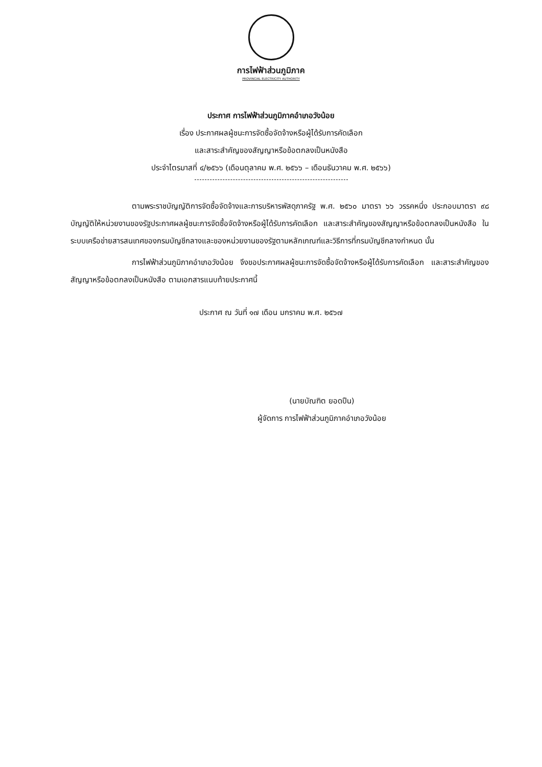การไฟฟ้าส่วนภูมิภาค
PROVINCIAL ELECTRICITY AUTHORITY
ประกาศ การไฟฟ้าส่วนภูมิภาคอำเภอวังน้อย
เรื่อง ประกาศผลผู้ชนะการจัดซื้อจัดจ้างหรือผู้ได้รับการคัดเลือก
และสาระสำคัญของสัญญาหรือข้อตกลงเป็นหนังสือ
ประจำไตรมาสที่ ๔/๒๕๖๖ (เดือนตุลาคม พ.ศ. ๒๕๖๖ – เดือนธันวาคม พ.ศ. ๒๕๖๖)
ตามพระราชบัญญัติการจัดซื้อจัดจ้างและการบริหารพัสดุภาครัฐ พ.ศ. ๒๕๖๐ มาตรา ๖๖ วรรคหนึ่ง ประกอบมาตรา ๙๘ บัญญัติให้หน่วยงานของรัฐประกาศผลผู้ชนะการจัดซื้อจัดจ้างหรือผู้ได้รับการคัดเลือก และสาระสำคัญของสัญญาหรือข้อตกลงเป็นหนังสือ ในระบบเครือข่ายสารสนเทศของกรมบัญชีกลางและของหน่วยงานของรัฐตามหลักเกณฑ์และวิธีการที่กรมบัญชีกลางกำหนด นั้น
การไฟฟ้าส่วนภูมิภาคอำเภอวังน้อย จึงขอประกาศผลผู้ชนะการจัดซื้อจัดจ้างหรือผู้ได้รับการคัดเลือก และสาระสำคัญของสัญญาหรือข้อตกลงเป็นหนังสือ ตามเอกสารแนบท้ายประกาศนี้
ประกาศ ณ วันที่ ๑๗ เดือน มกราคม พ.ศ. ๒๕๖๗
(นายบัณฑิต ยอดปืน)
ผู้จัดการ การไฟฟ้าส่วนภูมิภาคอำเภอวังน้อย